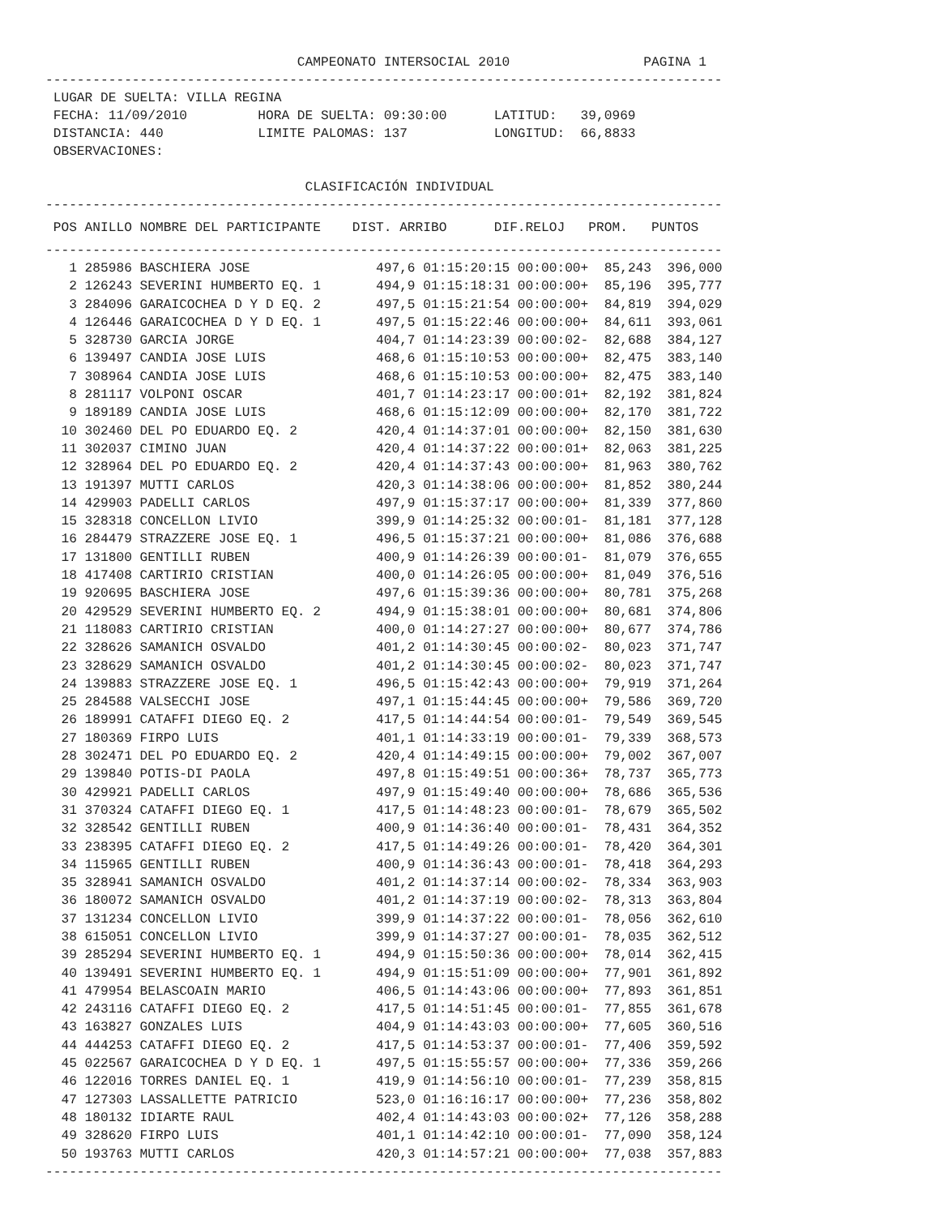CAMPEONATO INTERSOCIAL 2010 PAGINA 1
--------------------------------------------------------------------------------------
LUGAR DE SUELTA: VILLA REGINA FECHA: 11/09/2010 HORA DE SUELTA: 09:30:00 LATITUD: 39,0969 DISTANCIA: 440 LIMITE PALOMAS: 137 LONGITUD: 66,8833 OBSERVACIONES: CLASIFICACIÓN INDIVIDUAL
--------------------------------------------------------------------------------------
POS ANILLO NOMBRE DEL PARTICIPANTE DIST. ARRIBO DIF.RELOJ PROM. PUNTOS
--------------------------------------------------------------------------------------
| 1 | 285986 | BASCHIERA JOSE | 497,6 | 01:15:20:15 | 00:00:00+ | 85,243 | 396,000 |
| 2 | 126243 | SEVERINI HUMBERTO EQ. 1 | 494,9 | 01:15:18:31 | 00:00:00+ | 85,196 | 395,777 |
| 3 | 284096 | GARAICOCHEA D Y D EQ. 2 | 497,5 | 01:15:21:54 | 00:00:00+ | 84,819 | 394,029 |
| 4 | 126446 | GARAICOCHEA D Y D EQ. 1 | 497,5 | 01:15:22:46 | 00:00:00+ | 84,611 | 393,061 |
| 5 | 328730 | GARCIA JORGE | 404,7 | 01:14:23:39 | 00:00:02- | 82,688 | 384,127 |
| 6 | 139497 | CANDIA JOSE LUIS | 468,6 | 01:15:10:53 | 00:00:00+ | 82,475 | 383,140 |
| 7 | 308964 | CANDIA JOSE LUIS | 468,6 | 01:15:10:53 | 00:00:00+ | 82,475 | 383,140 |
| 8 | 281117 | VOLPONI OSCAR | 401,7 | 01:14:23:17 | 00:00:01+ | 82,192 | 381,824 |
| 9 | 189189 | CANDIA JOSE LUIS | 468,6 | 01:15:12:09 | 00:00:00+ | 82,170 | 381,722 |
| 10 | 302460 | DEL PO EDUARDO EQ. 2 | 420,4 | 01:14:37:01 | 00:00:00+ | 82,150 | 381,630 |
| 11 | 302037 | CIMINO JUAN | 420,4 | 01:14:37:22 | 00:00:01+ | 82,063 | 381,225 |
| 12 | 328964 | DEL PO EDUARDO EQ. 2 | 420,4 | 01:14:37:43 | 00:00:00+ | 81,963 | 380,762 |
| 13 | 191397 | MUTTI CARLOS | 420,3 | 01:14:38:06 | 00:00:00+ | 81,852 | 380,244 |
| 14 | 429903 | PADELLI CARLOS | 497,9 | 01:15:37:17 | 00:00:00+ | 81,339 | 377,860 |
| 15 | 328318 | CONCELLON LIVIO | 399,9 | 01:14:25:32 | 00:00:01- | 81,181 | 377,128 |
| 16 | 284479 | STRAZZERE JOSE EQ. 1 | 496,5 | 01:15:37:21 | 00:00:00+ | 81,086 | 376,688 |
| 17 | 131800 | GENTILLI RUBEN | 400,9 | 01:14:26:39 | 00:00:01- | 81,079 | 376,655 |
| 18 | 417408 | CARTIRIO CRISTIAN | 400,0 | 01:14:26:05 | 00:00:00+ | 81,049 | 376,516 |
| 19 | 920695 | BASCHIERA JOSE | 497,6 | 01:15:39:36 | 00:00:00+ | 80,781 | 375,268 |
| 20 | 429529 | SEVERINI HUMBERTO EQ. 2 | 494,9 | 01:15:38:01 | 00:00:00+ | 80,681 | 374,806 |
| 21 | 118083 | CARTIRIO CRISTIAN | 400,0 | 01:14:27:27 | 00:00:00+ | 80,677 | 374,786 |
| 22 | 328626 | SAMANICH OSVALDO | 401,2 | 01:14:30:45 | 00:00:02- | 80,023 | 371,747 |
| 23 | 328629 | SAMANICH OSVALDO | 401,2 | 01:14:30:45 | 00:00:02- | 80,023 | 371,747 |
| 24 | 139883 | STRAZZERE JOSE EQ. 1 | 496,5 | 01:15:42:43 | 00:00:00+ | 79,919 | 371,264 |
| 25 | 284588 | VALSECCHI JOSE | 497,1 | 01:15:44:45 | 00:00:00+ | 79,586 | 369,720 |
| 26 | 189991 | CATAFFI DIEGO EQ. 2 | 417,5 | 01:14:44:54 | 00:00:01- | 79,549 | 369,545 |
| 27 | 180369 | FIRPO LUIS | 401,1 | 01:14:33:19 | 00:00:01- | 79,339 | 368,573 |
| 28 | 302471 | DEL PO EDUARDO EQ. 2 | 420,4 | 01:14:49:15 | 00:00:00+ | 79,002 | 367,007 |
| 29 | 139840 | POTIS-DI PAOLA | 497,8 | 01:15:49:51 | 00:00:36+ | 78,737 | 365,773 |
| 30 | 429921 | PADELLI CARLOS | 497,9 | 01:15:49:40 | 00:00:00+ | 78,686 | 365,536 |
| 31 | 370324 | CATAFFI DIEGO EQ. 1 | 417,5 | 01:14:48:23 | 00:00:01- | 78,679 | 365,502 |
| 32 | 328542 | GENTILLI RUBEN | 400,9 | 01:14:36:40 | 00:00:01- | 78,431 | 364,352 |
| 33 | 238395 | CATAFFI DIEGO EQ. 2 | 417,5 | 01:14:49:26 | 00:00:01- | 78,420 | 364,301 |
| 34 | 115965 | GENTILLI RUBEN | 400,9 | 01:14:36:43 | 00:00:01- | 78,418 | 364,293 |
| 35 | 328941 | SAMANICH OSVALDO | 401,2 | 01:14:37:14 | 00:00:02- | 78,334 | 363,903 |
| 36 | 180072 | SAMANICH OSVALDO | 401,2 | 01:14:37:19 | 00:00:02- | 78,313 | 363,804 |
| 37 | 131234 | CONCELLON LIVIO | 399,9 | 01:14:37:22 | 00:00:01- | 78,056 | 362,610 |
| 38 | 615051 | CONCELLON LIVIO | 399,9 | 01:14:37:27 | 00:00:01- | 78,035 | 362,512 |
| 39 | 285294 | SEVERINI HUMBERTO EQ. 1 | 494,9 | 01:15:50:36 | 00:00:00+ | 78,014 | 362,415 |
| 40 | 139491 | SEVERINI HUMBERTO EQ. 1 | 494,9 | 01:15:51:09 | 00:00:00+ | 77,901 | 361,892 |
| 41 | 479954 | BELASCOAIN MARIO | 406,5 | 01:14:43:06 | 00:00:00+ | 77,893 | 361,851 |
| 42 | 243116 | CATAFFI DIEGO EQ. 2 | 417,5 | 01:14:51:45 | 00:00:01- | 77,855 | 361,678 |
| 43 | 163827 | GONZALES LUIS | 404,9 | 01:14:43:03 | 00:00:00+ | 77,605 | 360,516 |
| 44 | 444253 | CATAFFI DIEGO EQ. 2 | 417,5 | 01:14:53:37 | 00:00:01- | 77,406 | 359,592 |
| 45 | 022567 | GARAICOCHEA D Y D EQ. 1 | 497,5 | 01:15:55:57 | 00:00:00+ | 77,336 | 359,266 |
| 46 | 122016 | TORRES DANIEL EQ. 1 | 419,9 | 01:14:56:10 | 00:00:01- | 77,239 | 358,815 |
| 47 | 127303 | LASSALLETTE PATRICIO | 523,0 | 01:16:16:17 | 00:00:00+ | 77,236 | 358,802 |
| 48 | 180132 | IDIARTE RAUL | 402,4 | 01:14:43:03 | 00:00:02+ | 77,126 | 358,288 |
| 49 | 328620 | FIRPO LUIS | 401,1 | 01:14:42:10 | 00:00:01- | 77,090 | 358,124 |
| 50 | 193763 | MUTTI CARLOS | 420,3 | 01:14:57:21 | 00:00:00+ | 77,038 | 357,883 |
--------------------------------------------------------------------------------------